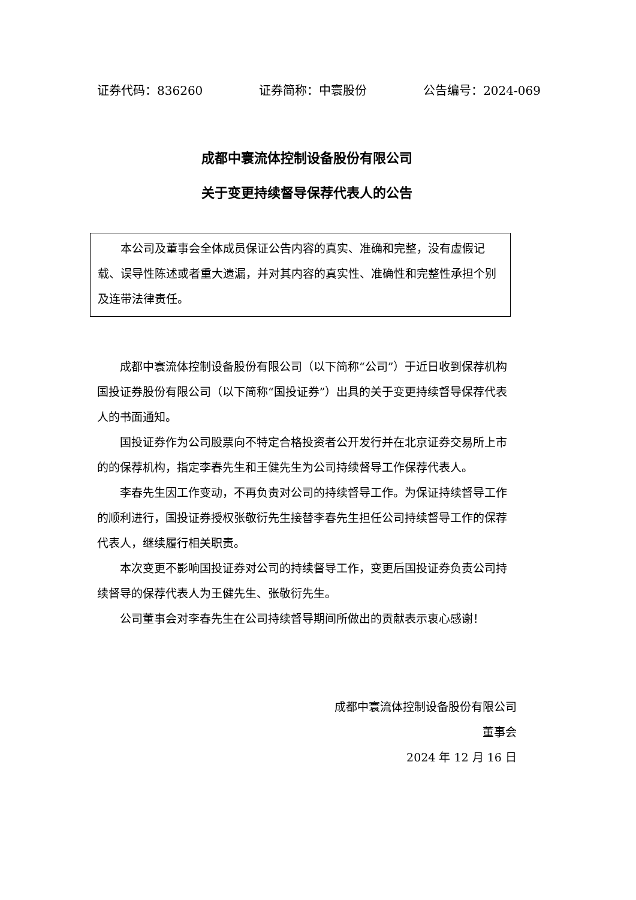证券代码：836260 证券简称：中寰股份 公告编号：2024-069
成都中寰流体控制设备股份有限公司
关于变更持续督导保荐代表人的公告
本公司及董事会全体成员保证公告内容的真实、准确和完整，没有虚假记载、误导性陈述或者重大遗漏，并对其内容的真实性、准确性和完整性承担个别及连带法律责任。
成都中寰流体控制设备股份有限公司（以下简称“公司”）于近日收到保荐机构国投证券股份有限公司（以下简称“国投证券”）出具的关于变更持续督导保荐代表人的书面通知。
国投证券作为公司股票向不特定合格投资者公开发行并在北京证券交易所上市的的保荐机构，指定李春先生和王健先生为公司持续督导工作保荐代表人。
李春先生因工作变动，不再负责对公司的持续督导工作。为保证持续督导工作的顺利进行，国投证券授权张敬衍先生接替李春先生担任公司持续督导工作的保荐代表人，继续履行相关职责。
本次变更不影响国投证券对公司的持续督导工作，变更后国投证券负责公司持续督导的保荐代表人为王健先生、张敬衍先生。
公司董事会对李春先生在公司持续督导期间所做出的贡献表示衷心感谢！
成都中寰流体控制设备股份有限公司
董事会
2024 年 12 月 16 日